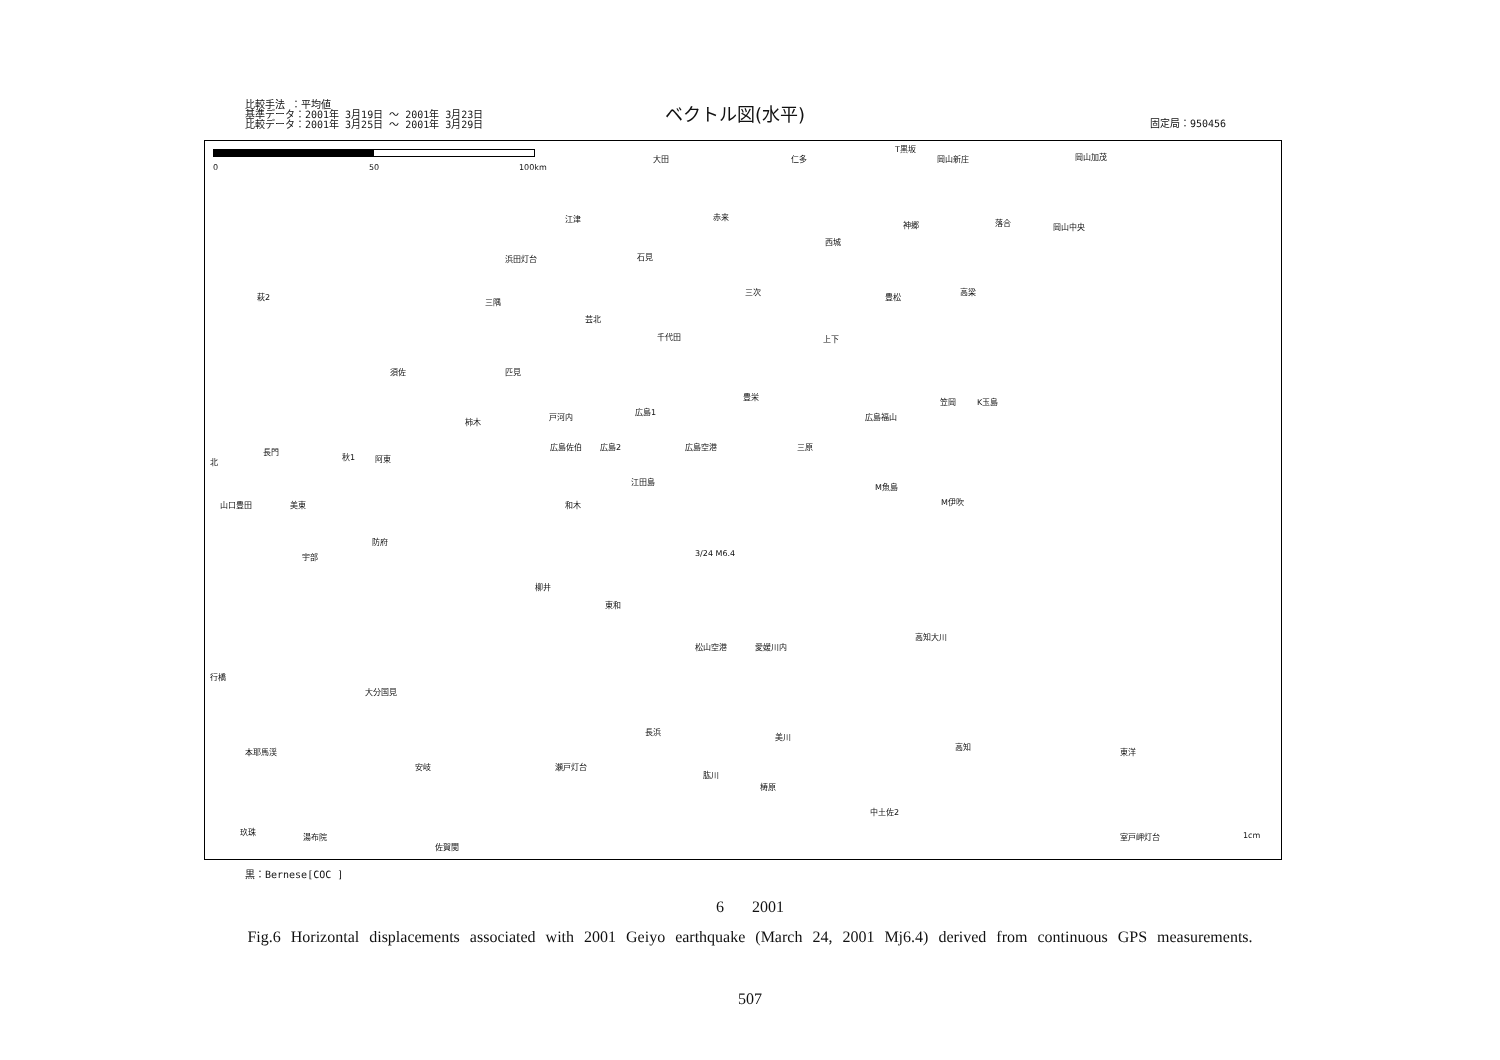比較手法 ：平均値
基準データ：2001年 3月19日 ～ 2001年 3月23日
比較データ：2001年 3月25日 ～ 2001年 3月29日
ベクトル図(水平) 固定局：950456
0 50 100km
大田 仁多
T黒坂
岡山新庄 岡山加茂
江津 赤来
神郷 落合 岡山中央
浜田灯台 石見
西城
三次 高梁
豊松 萩2
三隅
芸北
千代田 上下
須佐 匹見
広島1
豊栄
笠岡 K玉島
秋1
戸河内
柿木
広島佐伯 広島2 広島空港 三原
広島福山
北
長門
阿東
江田島
M魚島
M伊吹 山口豊田 美東 和木
3/24 M6.4
防府
宇部
柳井
東和
松山空港 愛媛川内
高知大川
行橋
大分国見
長浜
美川
高知
東洋 本耶馬渓
安岐 瀬戸灯台
肱川
梼原
中土佐2
玖珠
湯布院
佐賀関
室戸岬灯台 1cm
黒：Bernese[COC ]
6 2001
Fig.6 Horizontal displacements associated with 2001 Geiyo earthquake (March 24, 2001 Mj6.4) derived from continuous GPS measurements.
507